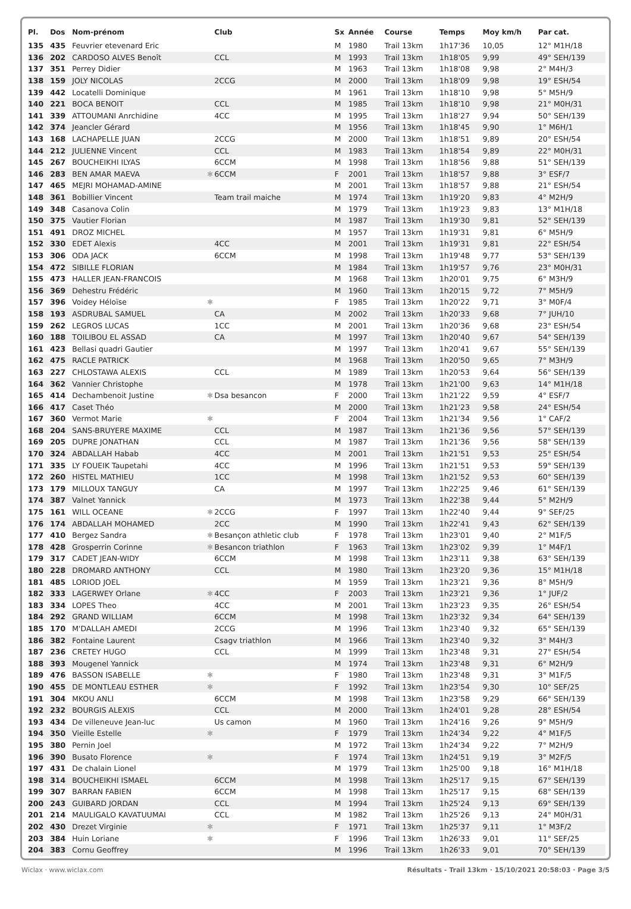| Pl. | Dos | Nom-prénom | | Club | Sx | Année | Course | Temps | Moy km/h | Par cat. |
| --- | --- | --- | --- | --- | --- | --- | --- | --- | --- | --- |
| 135 | 435 | Feuvrier etevenard Eric | | | M | 1980 | Trail 13km | 1h17'36 | 10,05 | 12° M1H/18 |
| 136 | 202 | CARDOSO ALVES Benoît | | CCL | M | 1993 | Trail 13km | 1h18'05 | 9,99 | 49° SEH/139 |
| 137 | 351 | Perrey Didier | | | M | 1963 | Trail 13km | 1h18'08 | 9,98 | 2° M4H/3 |
| 138 | 159 | JOLY NICOLAS | | 2CCG | M | 2000 | Trail 13km | 1h18'09 | 9,98 | 19° ESH/54 |
| 139 | 442 | Locatelli Dominique | | | M | 1961 | Trail 13km | 1h18'10 | 9,98 | 5° M5H/9 |
| 140 | 221 | BOCA BENOIT | | CCL | M | 1985 | Trail 13km | 1h18'10 | 9,98 | 21° M0H/31 |
| 141 | 339 | ATTOUMANI Anrchidine | | 4CC | M | 1995 | Trail 13km | 1h18'27 | 9,94 | 50° SEH/139 |
| 142 | 374 | Jeancler Gérard | | | M | 1956 | Trail 13km | 1h18'45 | 9,90 | 1° M6H/1 |
| 143 | 168 | LACHAPELLE JUAN | | 2CCG | M | 2000 | Trail 13km | 1h18'51 | 9,89 | 20° ESH/54 |
| 144 | 212 | JULIENNE Vincent | | CCL | M | 1983 | Trail 13km | 1h18'54 | 9,89 | 22° M0H/31 |
| 145 | 267 | BOUCHEIKHI ILYAS | | 6CCM | M | 1998 | Trail 13km | 1h18'56 | 9,88 | 51° SEH/139 |
| 146 | 283 | BEN AMAR MAEVA | ✱ | 6CCM | F | 2001 | Trail 13km | 1h18'57 | 9,88 | 3° ESF/7 |
| 147 | 465 | MEJRI MOHAMAD-AMINE | | | M | 2001 | Trail 13km | 1h18'57 | 9,88 | 21° ESH/54 |
| 148 | 361 | Bobillier Vincent | | Team trail maiche | M | 1974 | Trail 13km | 1h19'20 | 9,83 | 4° M2H/9 |
| 149 | 348 | Casanova Colin | | | M | 1979 | Trail 13km | 1h19'23 | 9,83 | 13° M1H/18 |
| 150 | 375 | Vautier Florian | | | M | 1987 | Trail 13km | 1h19'30 | 9,81 | 52° SEH/139 |
| 151 | 491 | DROZ MICHEL | | | M | 1957 | Trail 13km | 1h19'31 | 9,81 | 6° M5H/9 |
| 152 | 330 | EDET Alexis | | 4CC | M | 2001 | Trail 13km | 1h19'31 | 9,81 | 22° ESH/54 |
| 153 | 306 | ODA JACK | | 6CCM | M | 1998 | Trail 13km | 1h19'48 | 9,77 | 53° SEH/139 |
| 154 | 472 | SIBILLE FLORIAN | | | M | 1984 | Trail 13km | 1h19'57 | 9,76 | 23° M0H/31 |
| 155 | 473 | HALLER JEAN-FRANCOIS | | | M | 1968 | Trail 13km | 1h20'01 | 9,75 | 6° M3H/9 |
| 156 | 369 | Dehestru Frédéric | | | M | 1960 | Trail 13km | 1h20'15 | 9,72 | 7° M5H/9 |
| 157 | 396 | Voidey Héloïse | ✱ | | F | 1985 | Trail 13km | 1h20'22 | 9,71 | 3° M0F/4 |
| 158 | 193 | ASDRUBAL SAMUEL | | CA | M | 2002 | Trail 13km | 1h20'33 | 9,68 | 7° JUH/10 |
| 159 | 262 | LEGROS LUCAS | | 1CC | M | 2001 | Trail 13km | 1h20'36 | 9,68 | 23° ESH/54 |
| 160 | 188 | TOILIBOU EL ASSAD | | CA | M | 1997 | Trail 13km | 1h20'40 | 9,67 | 54° SEH/139 |
| 161 | 423 | Bellasi quadri Gautier | | | M | 1997 | Trail 13km | 1h20'41 | 9,67 | 55° SEH/139 |
| 162 | 475 | RACLE PATRICK | | | M | 1968 | Trail 13km | 1h20'50 | 9,65 | 7° M3H/9 |
| 163 | 227 | CHLOSTAWA ALEXIS | | CCL | M | 1989 | Trail 13km | 1h20'53 | 9,64 | 56° SEH/139 |
| 164 | 362 | Vannier Christophe | | | M | 1978 | Trail 13km | 1h21'00 | 9,63 | 14° M1H/18 |
| 165 | 414 | Dechambenoit Justine | ✱ | Dsa besancon | F | 2000 | Trail 13km | 1h21'22 | 9,59 | 4° ESF/7 |
| 166 | 417 | Caset Théo | | | M | 2000 | Trail 13km | 1h21'23 | 9,58 | 24° ESH/54 |
| 167 | 360 | Vermot Marie | ✱ | | F | 2004 | Trail 13km | 1h21'34 | 9,56 | 1° CAF/2 |
| 168 | 204 | SANS-BRUYERE MAXIME | | CCL | M | 1987 | Trail 13km | 1h21'36 | 9,56 | 57° SEH/139 |
| 169 | 205 | DUPRE JONATHAN | | CCL | M | 1987 | Trail 13km | 1h21'36 | 9,56 | 58° SEH/139 |
| 170 | 324 | ABDALLAH Habab | | 4CC | M | 2001 | Trail 13km | 1h21'51 | 9,53 | 25° ESH/54 |
| 171 | 335 | LY FOUEIK Taupetahi | | 4CC | M | 1996 | Trail 13km | 1h21'51 | 9,53 | 59° SEH/139 |
| 172 | 260 | HISTEL MATHIEU | | 1CC | M | 1998 | Trail 13km | 1h21'52 | 9,53 | 60° SEH/139 |
| 173 | 179 | MILLOUX TANGUY | | CA | M | 1997 | Trail 13km | 1h22'25 | 9,46 | 61° SEH/139 |
| 174 | 387 | Valnet Yannick | | | M | 1973 | Trail 13km | 1h22'38 | 9,44 | 5° M2H/9 |
| 175 | 161 | WILL OCEANE | ✱ | 2CCG | F | 1997 | Trail 13km | 1h22'40 | 9,44 | 9° SEF/25 |
| 176 | 174 | ABDALLAH MOHAMED | | 2CC | M | 1990 | Trail 13km | 1h22'41 | 9,43 | 62° SEH/139 |
| 177 | 410 | Bergez Sandra | ✱ | Besançon athletic club | F | 1978 | Trail 13km | 1h23'01 | 9,40 | 2° M1F/5 |
| 178 | 428 | Grosperrin Corinne | ✱ | Besancon triathlon | F | 1963 | Trail 13km | 1h23'02 | 9,39 | 1° M4F/1 |
| 179 | 317 | CADET JEAN-WIDY | | 6CCM | M | 1998 | Trail 13km | 1h23'11 | 9,38 | 63° SEH/139 |
| 180 | 228 | DROMARD ANTHONY | | CCL | M | 1980 | Trail 13km | 1h23'20 | 9,36 | 15° M1H/18 |
| 181 | 485 | LORIOD JOEL | | | M | 1959 | Trail 13km | 1h23'21 | 9,36 | 8° M5H/9 |
| 182 | 333 | LAGERWEY Orlane | ✱ | 4CC | F | 2003 | Trail 13km | 1h23'21 | 9,36 | 1° JUF/2 |
| 183 | 334 | LOPES Theo | | 4CC | M | 2001 | Trail 13km | 1h23'23 | 9,35 | 26° ESH/54 |
| 184 | 292 | GRAND WILLIAM | | 6CCM | M | 1998 | Trail 13km | 1h23'32 | 9,34 | 64° SEH/139 |
| 185 | 170 | M'DALLAH AMEDI | | 2CCG | M | 1996 | Trail 13km | 1h23'40 | 9,32 | 65° SEH/139 |
| 186 | 382 | Fontaine Laurent | | Csagv triathlon | M | 1966 | Trail 13km | 1h23'40 | 9,32 | 3° M4H/3 |
| 187 | 236 | CRETEY HUGO | | CCL | M | 1999 | Trail 13km | 1h23'48 | 9,31 | 27° ESH/54 |
| 188 | 393 | Mougenel Yannick | | | M | 1974 | Trail 13km | 1h23'48 | 9,31 | 6° M2H/9 |
| 189 | 476 | BASSON ISABELLE | ✱ | | F | 1980 | Trail 13km | 1h23'48 | 9,31 | 3° M1F/5 |
| 190 | 455 | DE MONTLEAU ESTHER | ✱ | | F | 1992 | Trail 13km | 1h23'54 | 9,30 | 10° SEF/25 |
| 191 | 304 | MKOU ANLI | | 6CCM | M | 1998 | Trail 13km | 1h23'58 | 9,29 | 66° SEH/139 |
| 192 | 232 | BOURGIS ALEXIS | | CCL | M | 2000 | Trail 13km | 1h24'01 | 9,28 | 28° ESH/54 |
| 193 | 434 | De villeneuve Jean-luc | | Us camon | M | 1960 | Trail 13km | 1h24'16 | 9,26 | 9° M5H/9 |
| 194 | 350 | Vieille Estelle | ✱ | | F | 1979 | Trail 13km | 1h24'34 | 9,22 | 4° M1F/5 |
| 195 | 380 | Pernin Joel | | | M | 1972 | Trail 13km | 1h24'34 | 9,22 | 7° M2H/9 |
| 196 | 390 | Busato Florence | ✱ | | F | 1974 | Trail 13km | 1h24'51 | 9,19 | 3° M2F/5 |
| 197 | 431 | De chalain Lionel | | | M | 1979 | Trail 13km | 1h25'00 | 9,18 | 16° M1H/18 |
| 198 | 314 | BOUCHEIKHI ISMAEL | | 6CCM | M | 1998 | Trail 13km | 1h25'17 | 9,15 | 67° SEH/139 |
| 199 | 307 | BARRAN FABIEN | | 6CCM | M | 1998 | Trail 13km | 1h25'17 | 9,15 | 68° SEH/139 |
| 200 | 243 | GUIBARD JORDAN | | CCL | M | 1994 | Trail 13km | 1h25'24 | 9,13 | 69° SEH/139 |
| 201 | 214 | MAULIGALO KAVATUUMAI | | CCL | M | 1982 | Trail 13km | 1h25'26 | 9,13 | 24° M0H/31 |
| 202 | 430 | Drezet Virginie | ✱ | | F | 1971 | Trail 13km | 1h25'37 | 9,11 | 1° M3F/2 |
| 203 | 384 | Huin Loriane | ✱ | | F | 1996 | Trail 13km | 1h26'33 | 9,01 | 11° SEF/25 |
| 204 | 383 | Cornu Geoffrey | | | M | 1996 | Trail 13km | 1h26'33 | 9,01 | 70° SEH/139 |
Wiclax · www.wiclax.com Résultats - Trail 13km · 15/10/2021 20:58:03 · Page 3/5